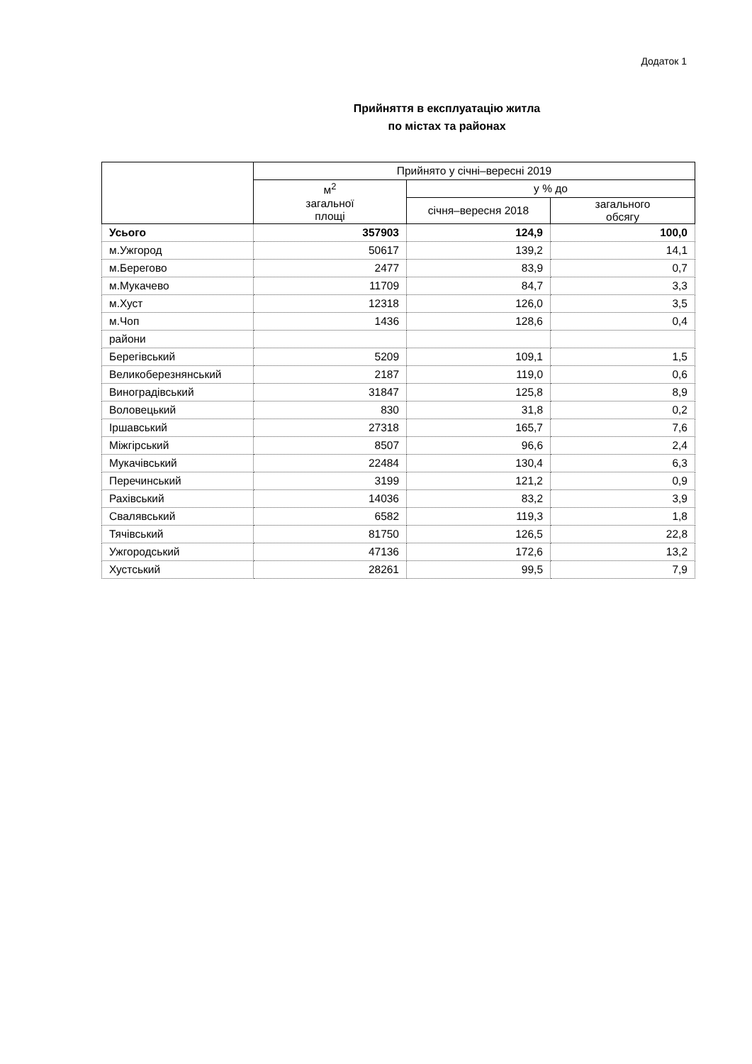Додаток 1
Прийняття в експлуатацію житла
по містах та районах
| | Прийнято у січні–вересні 2019 | | |
| --- | --- | --- | --- |
| | м<sup>2</sup> загальної площі | у % до | |
| | | січня–вересня 2018 | загального обсягу |
| Усього | 357903 | 124,9 | 100,0 |
| м.Ужгород | 50617 | 139,2 | 14,1 |
| м.Берегово | 2477 | 83,9 | 0,7 |
| м.Мукачево | 11709 | 84,7 | 3,3 |
| м.Хуст | 12318 | 126,0 | 3,5 |
| м.Чоп | 1436 | 128,6 | 0,4 |
| райони | | | |
| Берегівський | 5209 | 109,1 | 1,5 |
| Великоберезнянський | 2187 | 119,0 | 0,6 |
| Виноградівський | 31847 | 125,8 | 8,9 |
| Воловецький | 830 | 31,8 | 0,2 |
| Іршавський | 27318 | 165,7 | 7,6 |
| Міжгірський | 8507 | 96,6 | 2,4 |
| Мукачівський | 22484 | 130,4 | 6,3 |
| Перечинський | 3199 | 121,2 | 0,9 |
| Рахівський | 14036 | 83,2 | 3,9 |
| Свалявський | 6582 | 119,3 | 1,8 |
| Тячівський | 81750 | 126,5 | 22,8 |
| Ужгородський | 47136 | 172,6 | 13,2 |
| Хустський | 28261 | 99,5 | 7,9 |